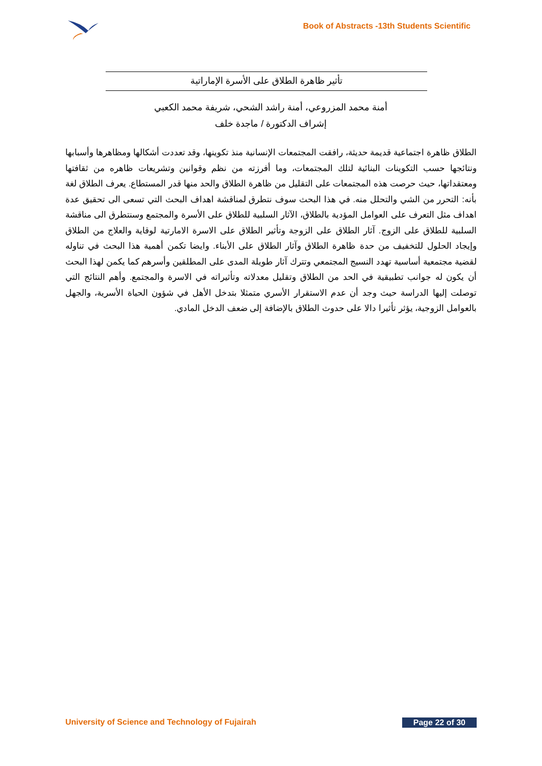Book of Abstracts -13th Students Scientific
تأثير ظاهرة الطلاق على الأسرة الإماراتية
أمنة محمد المزروعي، أمنة راشد الشحي، شريفة محمد الكعبي
إشراف الدكتورة / ماجدة خلف
الطلاق ظاهرة اجتماعية قديمة حديثة، رافقت المجتمعات الإنسانية منذ تكوينها، وقد تعددت أشكالها ومظاهرها وأسبابها ونتائجها حسب التكوينات البنائية لتلك المجتمعات، وما أفرزته من نظم وقوانين وتشريعات ظاهره من ثقافتها ومعتقداتها، حيث حرصت هذه المجتمعات على التقليل من ظاهرة الطلاق والحد منها قدر المستطاع. يعرف الطلاق لغة بأنه: التحرر من الشي والتحلل منه. في هذا البحث سوف نتطرق لمناقشة اهداف البحث التي تسعى الى تحقيق عدة اهداف مثل التعرف على العوامل المؤدية بالطلاق، الآثار السلبية للطلاق على الأسرة والمجتمع وسنتطرق الى مناقشة السلبية للطلاق على الزوج. آثار الطلاق على الزوجة وتأثير الطلاق على الاسرة الامارتية لوقاية والعلاج من الطلاق وإيجاد الحلول للتخفيف من حدة ظاهرة الطلاق وآثار الطلاق على الأبناء. وايضا تكمن أهمية هذا البحث في تناوله لقضية مجتمعية أساسية تهدد النسيج المجتمعي وتترك آثار طويلة المدى على المطلقين وأسرهم كما يكمن لهذا البحث أن يكون له جوانب تطبيقية في الحد من الطلاق وتقليل معدلاته وتأثيراته في الاسرة والمجتمع. وأهم النتائج التي توصلت إليها الدراسة حيث وجد أن عدم الاستقرار الأسري متمثلا بتدخل الأهل في شؤون الحياة الأسرية، والجهل بالعوامل الزوجية، يؤثر تأثيرا دالا على حدوث الطلاق بالإضافة إلى ضعف الدخل المادي.
University of Science and Technology of Fujairah Page 22 of 30